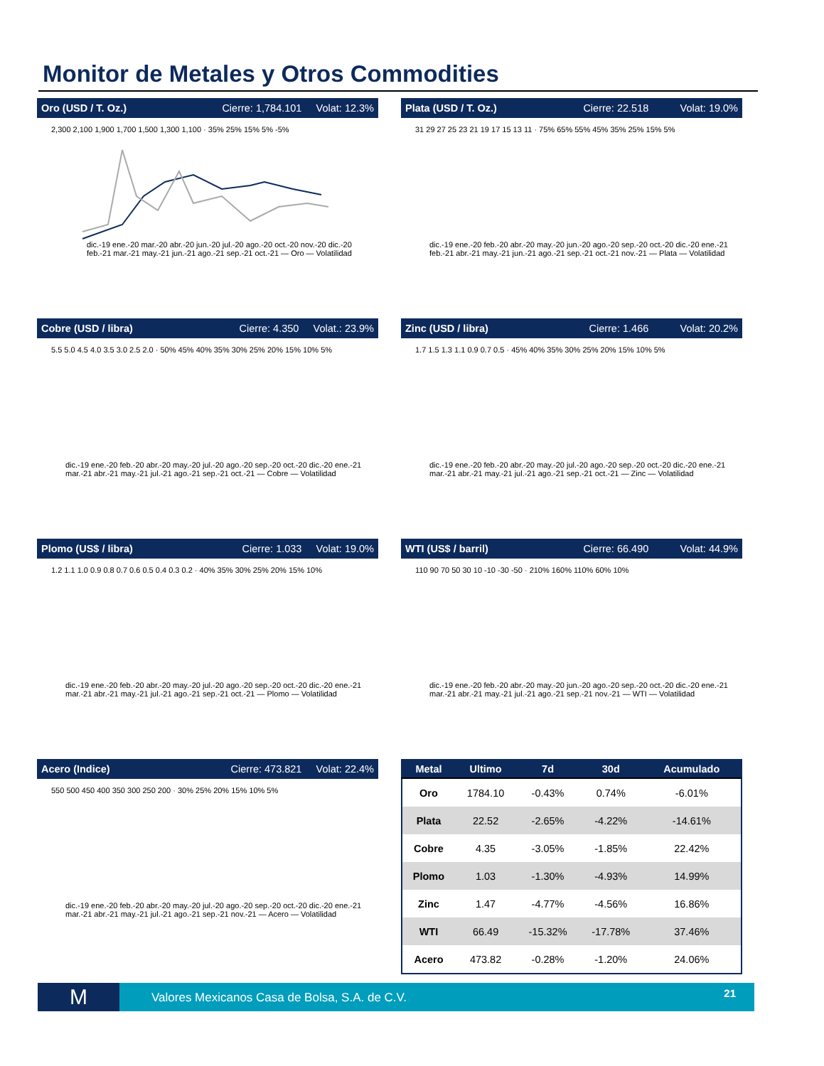Monitor de Metales y Otros Commodities
Oro (USD / T. Oz.) Cierre: 1,784.101 Volat: 12.3%
2,300 2,100 1,900 1,700 1,500 1,300 1,100 · 35% 25% 15% 5% -5%
dic.-19 ene.-20 mar.-20 abr.-20 jun.-20 jul.-20 ago.-20 oct.-20 nov.-20 dic.-20 feb.-21 mar.-21 may.-21 jun.-21 ago.-21 sep.-21 oct.-21 — Oro — Volatilidad
Plata (USD / T. Oz.) Cierre: 22.518 Volat: 19.0%
31 29 27 25 23 21 19 17 15 13 11 · 75% 65% 55% 45% 35% 25% 15% 5%
dic.-19 ene.-20 feb.-20 abr.-20 may.-20 jun.-20 ago.-20 sep.-20 oct.-20 dic.-20 ene.-21 feb.-21 abr.-21 may.-21 jun.-21 ago.-21 sep.-21 oct.-21 nov.-21 — Plata — Volatilidad
Cobre (USD / libra) Cierre: 4.350 Volat.: 23.9%
5.5 5.0 4.5 4.0 3.5 3.0 2.5 2.0 · 50% 45% 40% 35% 30% 25% 20% 15% 10% 5%
dic.-19 ene.-20 feb.-20 abr.-20 may.-20 jul.-20 ago.-20 sep.-20 oct.-20 dic.-20 ene.-21 mar.-21 abr.-21 may.-21 jul.-21 ago.-21 sep.-21 oct.-21 — Cobre — Volatilidad
Zinc (USD / libra) Cierre: 1.466 Volat: 20.2%
1.7 1.5 1.3 1.1 0.9 0.7 0.5 · 45% 40% 35% 30% 25% 20% 15% 10% 5%
dic.-19 ene.-20 feb.-20 abr.-20 may.-20 jul.-20 ago.-20 sep.-20 oct.-20 dic.-20 ene.-21 mar.-21 abr.-21 may.-21 jul.-21 ago.-21 sep.-21 oct.-21 — Zinc — Volatilidad
Plomo (US$ / libra) Cierre: 1.033 Volat: 19.0%
1.2 1.1 1.0 0.9 0.8 0.7 0.6 0.5 0.4 0.3 0.2 · 40% 35% 30% 25% 20% 15% 10%
dic.-19 ene.-20 feb.-20 abr.-20 may.-20 jul.-20 ago.-20 sep.-20 oct.-20 dic.-20 ene.-21 mar.-21 abr.-21 may.-21 jul.-21 ago.-21 sep.-21 oct.-21 — Plomo — Volatilidad
WTI (US$ / barril) Cierre: 66.490 Volat: 44.9%
110 90 70 50 30 10 -10 -30 -50 · 210% 160% 110% 60% 10%
dic.-19 ene.-20 feb.-20 abr.-20 may.-20 jun.-20 ago.-20 sep.-20 oct.-20 dic.-20 ene.-21 mar.-21 abr.-21 may.-21 jul.-21 ago.-21 sep.-21 nov.-21 — WTI — Volatilidad
Acero (Indice) Cierre: 473.821 Volat: 22.4%
550 500 450 400 350 300 250 200 · 30% 25% 20% 15% 10% 5%
dic.-19 ene.-20 feb.-20 abr.-20 may.-20 jul.-20 ago.-20 sep.-20 oct.-20 dic.-20 ene.-21 mar.-21 abr.-21 may.-21 jul.-21 ago.-21 sep.-21 nov.-21 — Acero — Volatilidad
| Metal | Ultimo | 7d | 30d | Acumulado |
| --- | --- | --- | --- | --- |
| Oro | 1784.10 | -0.43% | 0.74% | -6.01% |
| Plata | 22.52 | -2.65% | -4.22% | -14.61% |
| Cobre | 4.35 | -3.05% | -1.85% | 22.42% |
| Plomo | 1.03 | -1.30% | -4.93% | 14.99% |
| Zinc | 1.47 | -4.77% | -4.56% | 16.86% |
| WTI | 66.49 | -15.32% | -17.78% | 37.46% |
| Acero | 473.82 | -0.28% | -1.20% | 24.06% |
M
Valores Mexicanos Casa de Bolsa, S.A. de C.V.
21